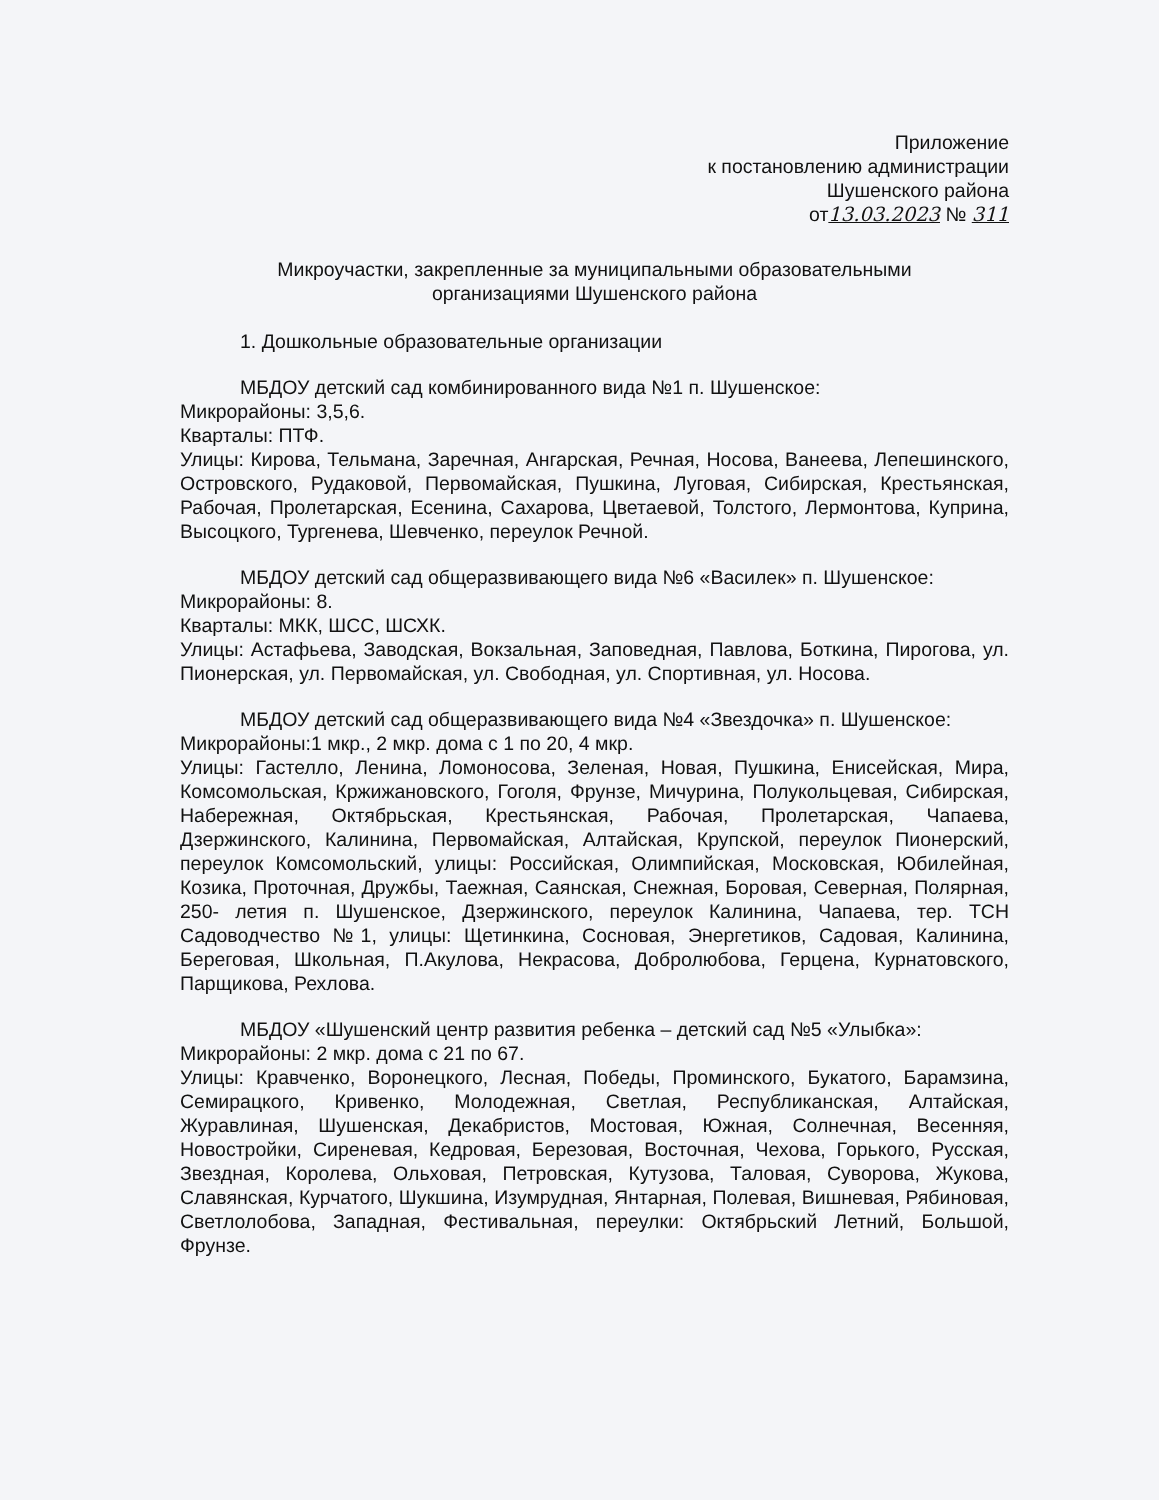Приложение
к постановлению администрации
Шушенского района
от13.03.2023 № 311
Микроучастки, закрепленные за муниципальными образовательными
организациями Шушенского района
1. Дошкольные образовательные организации
МБДОУ детский сад комбинированного вида №1 п. Шушенское:
Микрорайоны: 3,5,6.
Кварталы: ПТФ.
Улицы: Кирова, Тельмана, Заречная, Ангарская, Речная, Носова, Ванеева, Лепешинского, Островского, Рудаковой, Первомайская, Пушкина, Луговая, Сибирская, Крестьянская, Рабочая, Пролетарская, Есенина, Сахарова, Цветаевой, Толстого, Лермонтова, Куприна, Высоцкого, Тургенева, Шевченко, переулок Речной.
МБДОУ детский сад общеразвивающего вида №6 «Василек» п. Шушенское:
Микрорайоны: 8.
Кварталы: МКК, ШСС, ШСХК.
Улицы: Астафьева, Заводская, Вокзальная, Заповедная, Павлова, Боткина, Пирогова, ул. Пионерская, ул. Первомайская, ул. Свободная, ул. Спортивная, ул. Носова.
МБДОУ детский сад общеразвивающего вида №4 «Звездочка» п. Шушенское:
Микрорайоны:1 мкр., 2 мкр. дома с 1 по 20, 4 мкр.
Улицы: Гастелло, Ленина, Ломоносова, Зеленая, Новая, Пушкина, Енисейская, Мира, Комсомольская, Кржижановского, Гоголя, Фрунзе, Мичурина, Полукольцевая, Сибирская, Набережная, Октябрьская, Крестьянская, Рабочая, Пролетарская, Чапаева, Дзержинского, Калинина, Первомайская, Алтайская, Крупской, переулок Пионерский, переулок Комсомольский, улицы: Российская, Олимпийская, Московская, Юбилейная, Козика, Проточная, Дружбы, Таежная, Саянская, Снежная, Боровая, Северная, Полярная, 250- летия п. Шушенское, Дзержинского, переулок Калинина, Чапаева, тер. ТСН Садоводчество №1, улицы: Щетинкина, Сосновая, Энергетиков, Садовая, Калинина, Береговая, Школьная, П.Акулова, Некрасова, Добролюбова, Герцена, Курнатовского, Парщикова, Рехлова.
МБДОУ «Шушенский центр развития ребенка – детский сад №5 «Улыбка»:
Микрорайоны: 2 мкр. дома с 21 по 67.
Улицы: Кравченко, Воронецкого, Лесная, Победы, Проминского, Букатого, Барамзина, Семирацкого, Кривенко, Молодежная, Светлая, Республиканская, Алтайская, Журавлиная, Шушенская, Декабристов, Мостовая, Южная, Солнечная, Весенняя, Новостройки, Сиреневая, Кедровая, Березовая, Восточная, Чехова, Горького, Русская, Звездная, Королева, Ольховая, Петровская, Кутузова, Таловая, Суворова, Жукова, Славянская, Курчатого, Шукшина, Изумрудная, Янтарная, Полевая, Вишневая, Рябиновая, Светлолобова, Западная, Фестивальная, переулки: Октябрьский Летний, Большой, Фрунзе.